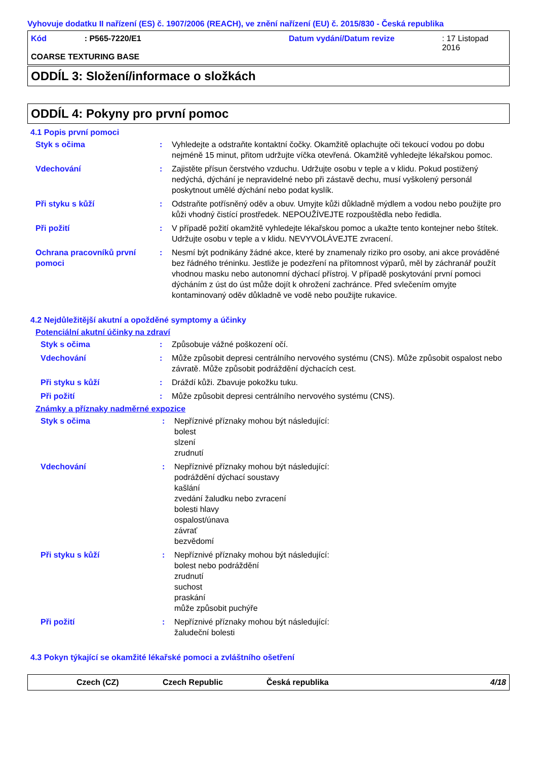Vyhovuje dodatku II nařízení (ES) č. 1907/2006 (REACH), ve znění nařízení (EU) č. 2015/830 - Česká republika
Kód: P565-7220/E1 Datum vydání/Datum revize: 17 Listopad 2016
COARSE TEXTURING BASE
ODDÍL 3: Složení/informace o složkách
ODDÍL 4: Pokyny pro první pomoc
4.1 Popis první pomoci
Styk s očima: Vyhledejte a odstraňte kontaktní čočky. Okamžitě oplachujte oči tekoucí vodou po dobu nejméně 15 minut, přitom udržujte víčka otevřená. Okamžitě vyhledejte lékařskou pomoc.
Vdechování: Zajistěte přísun čerstvého vzduchu. Udržujte osobu v teple a v klidu. Pokud postižený nedýchá, dýchání je nepravidelné nebo při zástavě dechu, musí vyškolený personál poskytnout umělé dýchání nebo podat kyslík.
Při styku s kůží: Odstraňte potřísněný oděv a obuv. Umyjte kůži důkladně mýdlem a vodou nebo použijte pro kůži vhodný čistící prostředek. NEPOUŽÍVEJTE rozpouštědla nebo ředidla.
Při požití: V případě požití okamžitě vyhledejte lékařskou pomoc a ukažte tento kontejner nebo štítek. Udržujte osobu v teple a v klidu. NEVYVOLÁVEJTE zvracení.
Ochrana pracovníků první pomoci: Nesmí být podnikány žádné akce, které by znamenaly riziko pro osoby, ani akce prováděné bez řádného tréninku. Jestliže je podezření na přítomnost výparů, měl by záchranář použít vhodnou masku nebo autonomní dýchací přístroj. V případě poskytování první pomoci dýcháním z úst do úst může dojít k ohrožení zachránce. Před svlečením omyjte kontaminovaný oděv důkladně ve vodě nebo použijte rukavice.
4.2 Nejdůležitější akutní a opožděné symptomy a účinky
Potenciální akutní účinky na zdraví
Styk s očima: Způsobuje vážné poškození očí.
Vdechování: Může způsobit depresi centrálního nervového systému (CNS). Může způsobit ospalost nebo závratě. Může způsobit podráždění dýchacích cest.
Při styku s kůží: Dráždí kůži. Zbavuje pokožku tuku.
Při požití: Může způsobit depresi centrálního nervového systému (CNS).
Známky a příznaky nadměrné expozice
Styk s očima: Nepříznivé příznaky mohou být následující:
bolest
slzení
zrudnutí
Vdechování: Nepříznivé příznaky mohou být následující:
podráždění dýchací soustavy
kašlání
zvedání žaludku nebo zvracení
bolesti hlavy
ospalost/únava
závrať
bezvědomí
Při styku s kůží: Nepříznivé příznaky mohou být následující:
bolest nebo podráždění
zrudnutí
suchost
praskání
může způsobit puchýře
Při požití: Nepříznivé příznaky mohou být následující:
žaludeční bolesti
4.3 Pokyn týkající se okamžité lékařské pomoci a zvláštního ošetření
Czech (CZ) Czech Republic Česká republika 4/18